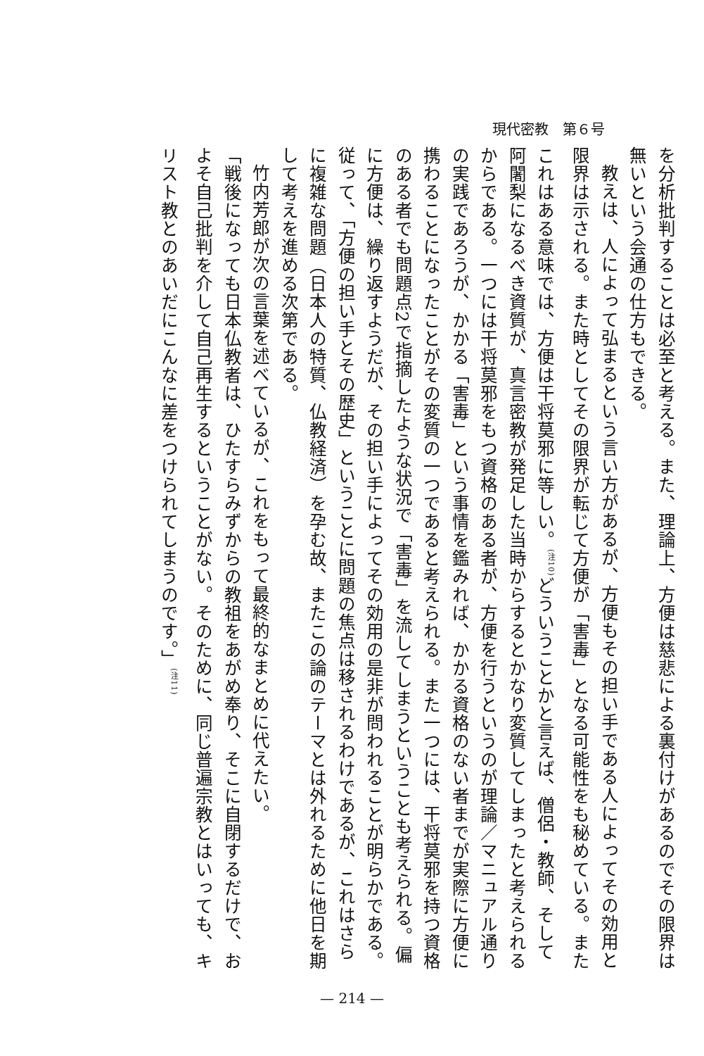現代密教　第６号
を分析批判することは必至と考える。また、理論上、方便は慈悲による裏付けがあるのでその限界は無いという会通の仕方もできる。
教えは、人によって弘まるという言い方があるが、方便もその担い手である人によってその効用と限界は示される。また時としてその限界が転じて方便が「害毒」となる可能性をも秘めている。またこれはある意味では、方便は干将莫邪に等しい。<sup>(注10)</sup>どういうことかと言えば、僧侶・教師、そして阿闍梨になるべき資質が、真言密教が発足した当時からするとかなり変質してしまったと考えられるからである。一つには干将莫邪をもつ資格のある者が、方便を行うというのが理論／マニュアル通りの実践であろうが、かかる「害毒」という事情を鑑みれば、かかる資格のない者までが実際に方便に携わることになったことがその変質の一つであると考えられる。また一つには、干将莫邪を持つ資格のある者でも問題点2で指摘したような状況で「害毒」を流してしまうということも考えられる。偏に方便は、繰り返すようだが、その担い手によってその効用の是非が問われることが明らかである。従って、「方便の担い手とその歴史」ということに問題の焦点は移されるわけであるが、これはさらに複雑な問題（日本人の特質、仏教経済）を孕む故、またこの論のテーマとは外れるために他日を期して考えを進める次第である。
竹内芳郎が次の言葉を述べているが、これをもって最終的なまとめに代えたい。
「戦後になっても日本仏教者は、ひたすらみずからの教祖をあがめ奉り、そこに自閉するだけで、およそ自己批判を介して自己再生するということがない。そのために、同じ普遍宗教とはいっても、キリスト教とのあいだにこんなに差をつけられてしまうのです。」<sup>(注11)</sup>
— 214 —